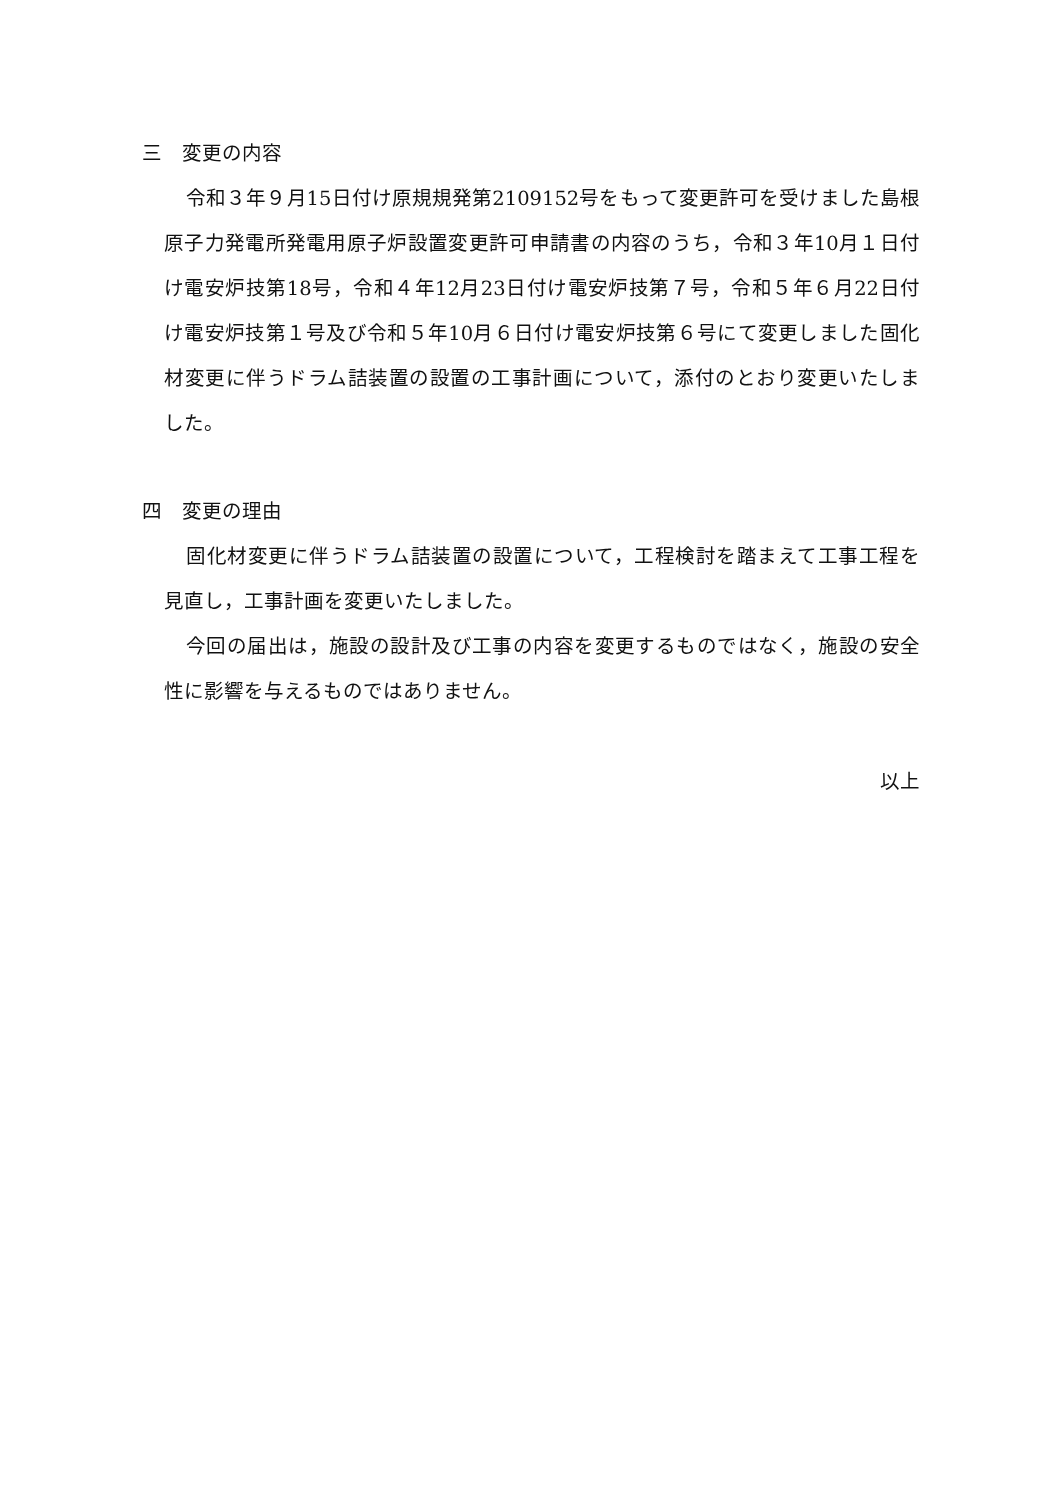三　変更の内容
令和３年９月15日付け原規規発第2109152号をもって変更許可を受けました島根原子力発電所発電用原子炉設置変更許可申請書の内容のうち，令和３年10月１日付け電安炉技第18号，令和４年12月23日付け電安炉技第７号，令和５年６月22日付け電安炉技第１号及び令和５年10月６日付け電安炉技第６号にて変更しました固化材変更に伴うドラム詰装置の設置の工事計画について，添付のとおり変更いたしました。
四　変更の理由
固化材変更に伴うドラム詰装置の設置について，工程検討を踏まえて工事工程を見直し，工事計画を変更いたしました。
今回の届出は，施設の設計及び工事の内容を変更するものではなく，施設の安全性に影響を与えるものではありません。
以上